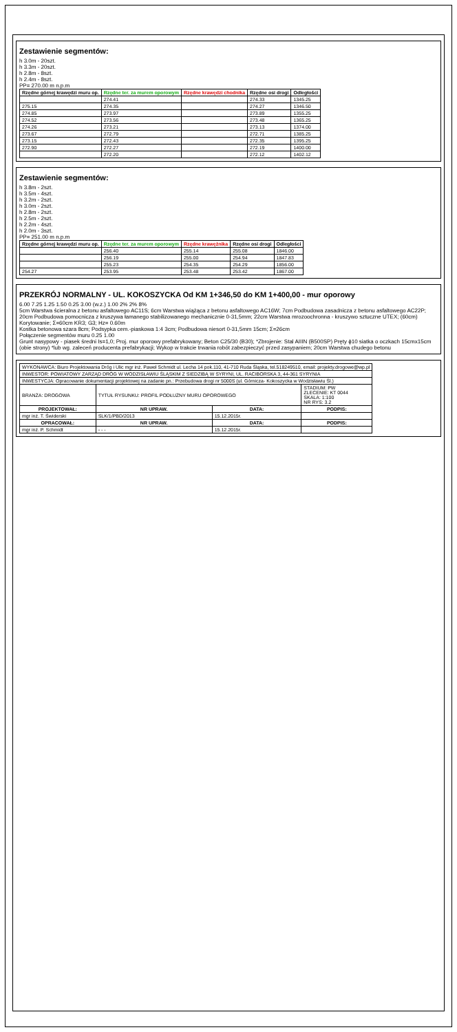Zestawienie segmentów:
h 3.0m - 20szt.
h 3.3m - 20szt.
h 2.8m - 8szt.
h 2.4m - 8szt.
PP= 270.00 m n.p.m
| Rzędne górnej krawędzi muru op. | Rzędne ter. za murem oporowym | Rzędne krawędzi chodnika | Rzędne osi drogi | Odległości |
| --- | --- | --- | --- | --- |
| | 274.41 | | 274.33 | 1345.25 |
| 275.15 | 274.35 | | 274.27 | 1346.50 |
| 274.85 | 273.97 | | 273.89 | 1355.25 |
| 274.52 | 273.56 | | 273.48 | 1365.25 |
| 274.26 | 273.21 | | 273.13 | 1374.00 |
| 273.67 | 272.79 | | 272.71 | 1385.25 |
| 273.15 | 272.43 | | 272.35 | 1395.25 |
| 272.90 | 272.27 | | 272.19 | 1400.00 |
| | 272.20 | | 272.12 | 1402.12 |
Zestawienie segmentów:
h 3.8m - 2szt.
h 3.5m - 4szt.
h 3.2m - 2szt.
h 3.0m - 2szt.
h 2.8m - 2szt.
h 2.5m - 2szt.
h 2.2m - 4szt.
h 2.0m - 3szt.
PP= 251.00 m n.p.m
| Rzędne górnej krawędzi muru op. | Rzędne ter. za murem oporowym | Rzędne krawężnika | Rzędne osi drogi | Odległości |
| --- | --- | --- | --- | --- |
| | 256.40 | 255.14 | 255.08 | 1846.00 |
| | 256.19 | 255.00 | 254.94 | 1847.83 |
| | 255.23 | 254.35 | 254.29 | 1856.00 |
| 254.27 | 253.95 | 253.48 | 253.42 | 1867.00 |
PRZEKRÓJ NORMALNY - UL. KOKOSZYCKA Od KM 1+346,50 do KM 1+400,00 - mur oporowy
6.00 7.25 1.25 1.50 0.25 3.00 (w.z.) 1.00 2% 2% 8%
5cm Warstwa ścieralna z betonu asfaltowego AC11S; 6cm Warstwa wiążąca z betonu asfaltowego AC16W; 7cm Podbudowa zasadnicza z betonu asfaltowego AC22P; 20cm Podbudowa pomocnicza z kruszywa łamanego stabilizowanego mechanicznie 0-31,5mm; 22cm Warstwa mrozoochronna - kruszywo sztuczne UTEX; (60cm) Korytowanie; Σ=60cm KR3; G3; Hz= 0.60m
Kostka betonowa szara 8cm; Podsypka cem.-piaskowa 1:4 3cm; Podbudowa niesort 0-31,5mm 15cm; Σ=26cm
Połączenie segmentów muru 0.25 1.00
Grunt nasypowy - piasek średni Is=1,0; Proj. mur oporowy prefabrykowany; Beton C25/30 (B30); *Zbrojenie: Stal AIIIN (B500SP) Pręty ϕ10 siatka o oczkach 15cmx15cm (obie strony) *lub wg. zaleceń producenta prefabrykacji; Wykop w trakcie trwania robót zabezpieczyć przed zasypaniem; 20cm Warstwa chudego betonu
| WYKONAWCA: Biuro Projektowania Dróg i Ulic mgr inż. Paweł Schmidt ul. Lecha 14 pok.110, 41-710 Ruda Śląska, tel.518249510, email: projekty.drogowe@wp.pl | | | |
| INWESTOR: POWIATOWY ZARZĄD DRÓG W WODZISŁAWIU ŚLĄSKIM Z SIEDZIBĄ W SYRYNI, UL. RACIBORSKA 3, 44-361 SYRYNIA | | | |
| INWESTYCJA: Opracowanie dokumentacji projektowej na zadanie pn.: Przebudowa drogi nr 5000S (ul. Górnicza- Kokoszycka w Wodzisławiu Śl.) | | | |
| BRANŻA: DROGOWA | TYTUŁ RYSUNKU: PROFIL PODŁUŻNY MURU OPOROWEGO | | STADIUM: PW ZLECENIE: KT 0044 SKALA: 1:100 NR RYS: 3.2 |
| PROJEKTOWAŁ: | NR UPRAW. | DATA: | PODPIS: |
| mgr inż. T. Świderski | SLK/1/PBD/2013 | 15.12.2015r. | |
| OPRACOWAŁ: | NR UPRAW. | DATA: | PODPIS: |
| mgr inż. P. Schmidt | - - - | 15.12.2015r. | |